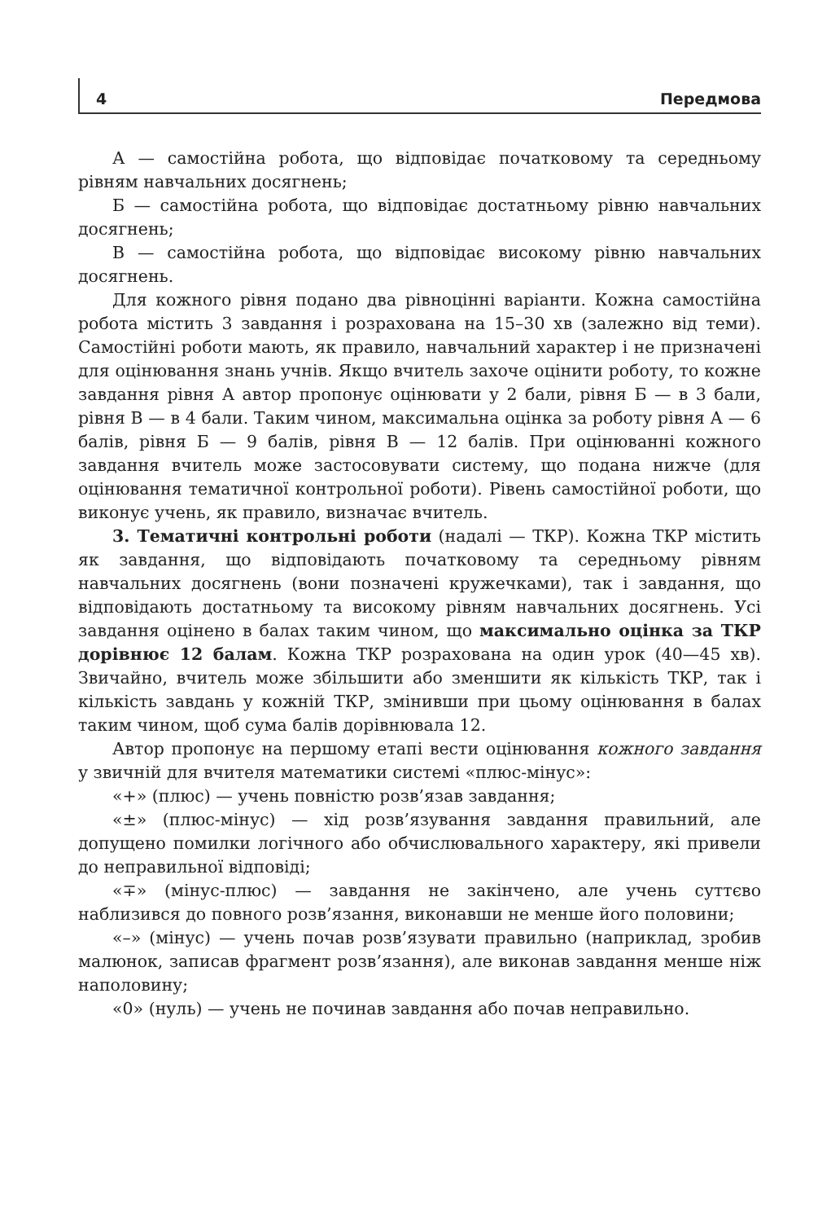4 Передмова
А — самостійна робота, що відповідає початковому та середньому рівням навчальних досягнень;
Б — самостійна робота, що відповідає достатньому рівню навчальних досягнень;
В — самостійна робота, що відповідає високому рівню навчальних досягнень.
Для кожного рівня подано два рівноцінні варіанти. Кожна самостійна робота містить 3 завдання і розрахована на 15–30 хв (залежно від теми). Самостійні роботи мають, як правило, навчальний характер і не призначені для оцінювання знань учнів. Якщо вчитель захоче оцінити роботу, то кожне завдання рівня А автор пропонує оцінювати у 2 бали, рівня Б — в 3 бали, рівня В — в 4 бали. Таким чином, максимальна оцінка за роботу рівня А — 6 балів, рівня Б — 9 балів, рівня В — 12 балів. При оцінюванні кожного завдання вчитель може застосовувати систему, що подана нижче (для оцінювання тематичної контрольної роботи). Рівень самостійної роботи, що виконує учень, як правило, визначає вчитель.
3. Тематичні контрольні роботи (надалі — ТКР). Кожна ТКР містить як завдання, що відповідають початковому та середньому рівням навчальних досягнень (вони позначені кружечками), так і завдання, що відповідають достатньому та високому рівням навчальних досягнень. Усі завдання оцінено в балах таким чином, що максимально оцінка за ТКР дорівнює 12 балам. Кожна ТКР розрахована на один урок (40—45 хв). Звичайно, вчитель може збільшити або зменшити як кількість ТКР, так і кількість завдань у кожній ТКР, змінивши при цьому оцінювання в балах таким чином, щоб сума балів дорівнювала 12.
Автор пропонує на першому етапі вести оцінювання кожного завдання у звичній для вчителя математики системі «плюс-мінус»:
«+» (плюс) — учень повністю розв’язав завдання;
«±» (плюс-мінус) — хід розв’язування завдання правильний, але допущено помилки логічного або обчислювального характеру, які привели до неправильної відповіді;
«∓» (мінус-плюс) — завдання не закінчено, але учень суттєво наблизився до повного розв’язання, виконавши не менше його половини;
«–» (мінус) — учень почав розв’язувати правильно (наприклад, зробив малюнок, записав фрагмент розв’язання), але виконав завдання менше ніж наполовину;
«0» (нуль) — учень не починав завдання або почав неправильно.